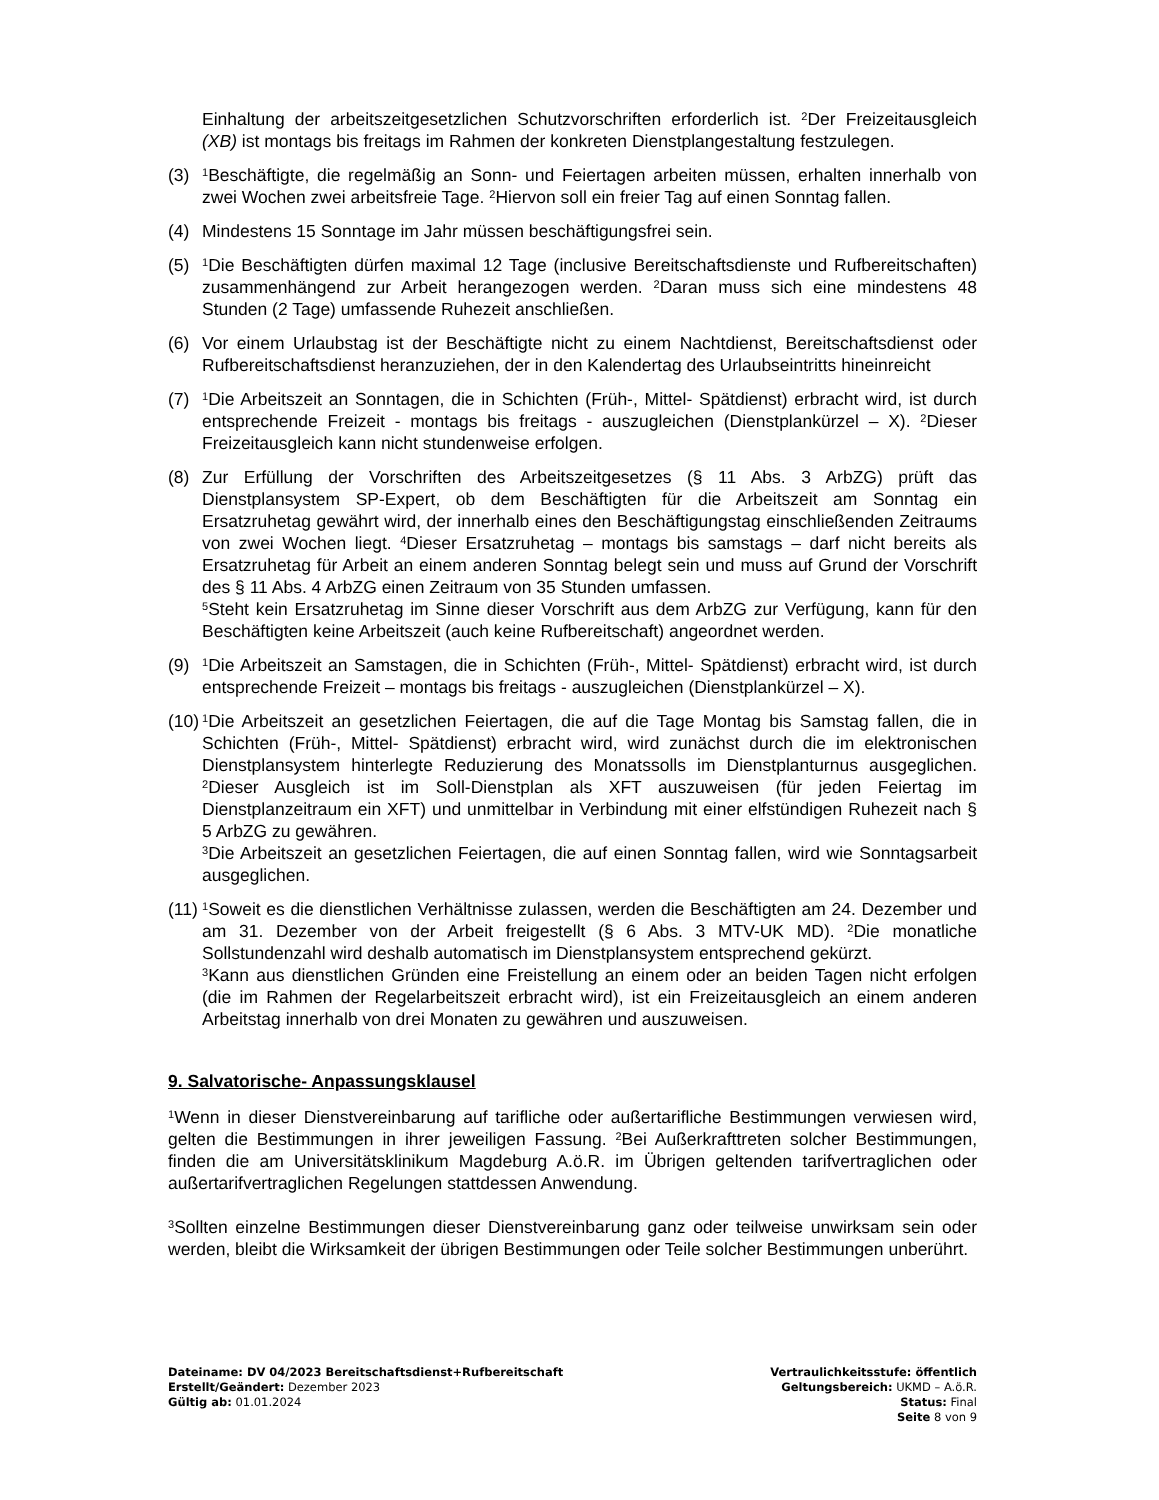Einhaltung der arbeitszeitgesetzlichen Schutzvorschriften erforderlich ist. <sup>2</sup>Der Freizeitausgleich (XB) ist montags bis freitags im Rahmen der konkreten Dienstplangestaltung festzulegen.
(3) <sup>1</sup>Beschäftigte, die regelmäßig an Sonn- und Feiertagen arbeiten müssen, erhalten innerhalb von zwei Wochen zwei arbeitsfreie Tage. <sup>2</sup>Hiervon soll ein freier Tag auf einen Sonntag fallen.
(4) Mindestens 15 Sonntage im Jahr müssen beschäftigungsfrei sein.
(5) <sup>1</sup>Die Beschäftigten dürfen maximal 12 Tage (inclusive Bereitschaftsdienste und Rufbereitschaften) zusammenhängend zur Arbeit herangezogen werden. <sup>2</sup>Daran muss sich eine mindestens 48 Stunden (2 Tage) umfassende Ruhezeit anschließen.
(6) Vor einem Urlaubstag ist der Beschäftigte nicht zu einem Nachtdienst, Bereitschaftsdienst oder Rufbereitschaftsdienst heranzuziehen, der in den Kalendertag des Urlaubseintritts hineinreicht
(7) <sup>1</sup>Die Arbeitszeit an Sonntagen, die in Schichten (Früh-, Mittel- Spätdienst) erbracht wird, ist durch entsprechende Freizeit - montags bis freitags - auszugleichen (Dienstplankürzel – X). <sup>2</sup>Dieser Freizeitausgleich kann nicht stundenweise erfolgen.
(8) Zur Erfüllung der Vorschriften des Arbeitszeitgesetzes (§ 11 Abs. 3 ArbZG) prüft das Dienstplansystem SP-Expert, ob dem Beschäftigten für die Arbeitszeit am Sonntag ein Ersatzruhetag gewährt wird, der innerhalb eines den Beschäftigungstag einschließenden Zeitraums von zwei Wochen liegt. <sup>4</sup>Dieser Ersatzruhetag – montags bis samstags – darf nicht bereits als Ersatzruhetag für Arbeit an einem anderen Sonntag belegt sein und muss auf Grund der Vorschrift des § 11 Abs. 4 ArbZG einen Zeitraum von 35 Stunden umfassen.
<sup>5</sup> Steht kein Ersatzruhetag im Sinne dieser Vorschrift aus dem ArbZG zur Verfügung, kann für den Beschäftigten keine Arbeitszeit (auch keine Rufbereitschaft) angeordnet werden.
(9) <sup>1</sup>Die Arbeitszeit an Samstagen, die in Schichten (Früh-, Mittel- Spätdienst) erbracht wird, ist durch entsprechende Freizeit – montags bis freitags - auszugleichen (Dienstplankürzel – X).
(10) <sup>1</sup>Die Arbeitszeit an gesetzlichen Feiertagen, die auf die Tage Montag bis Samstag fallen, die in Schichten (Früh-, Mittel- Spätdienst) erbracht wird, wird zunächst durch die im elektronischen Dienstplansystem hinterlegte Reduzierung des Monatssolls im Dienstplanturnus ausgeglichen. <sup>2</sup>Dieser Ausgleich ist im Soll-Dienstplan als XFT auszuweisen (für jeden Feiertag im Dienstplanzeitraum ein XFT) und unmittelbar in Verbindung mit einer elfstündigen Ruhezeit nach § 5 ArbZG zu gewähren.
<sup>3</sup> Die Arbeitszeit an gesetzlichen Feiertagen, die auf einen Sonntag fallen, wird wie Sonntagsarbeit ausgeglichen.
(11) <sup>1</sup>Soweit es die dienstlichen Verhältnisse zulassen, werden die Beschäftigten am 24. Dezember und am 31. Dezember von der Arbeit freigestellt (§ 6 Abs. 3 MTV-UK MD). <sup>2</sup>Die monatliche Sollstundenzahl wird deshalb automatisch im Dienstplansystem entsprechend gekürzt.
<sup>3</sup> Kann aus dienstlichen Gründen eine Freistellung an einem oder an beiden Tagen nicht erfolgen (die im Rahmen der Regelarbeitszeit erbracht wird), ist ein Freizeitausgleich an einem anderen Arbeitstag innerhalb von drei Monaten zu gewähren und auszuweisen.
9. Salvatorische- Anpassungsklausel
<sup>1</sup> Wenn in dieser Dienstvereinbarung auf tarifliche oder außertarifliche Bestimmungen verwiesen wird, gelten die Bestimmungen in ihrer jeweiligen Fassung. <sup>2</sup>Bei Außerkrafttreten solcher Bestimmungen, finden die am Universitätsklinikum Magdeburg A.ö.R. im Übrigen geltenden tarifvertraglichen oder außertarifvertraglichen Regelungen stattdessen Anwendung.
<sup>3</sup> Sollten einzelne Bestimmungen dieser Dienstvereinbarung ganz oder teilweise unwirksam sein oder werden, bleibt die Wirksamkeit der übrigen Bestimmungen oder Teile solcher Bestimmungen unberührt.
Dateiname: DV 04/2023 Bereitschaftsdienst+Rufbereitschaft
Erstellt/Geändert: Dezember 2023
Gültig ab: 01.01.2024
Vertraulichkeitsstufe: öffentlich
Geltungsbereich: UKMD – A.ö.R.
Status: Final
Seite 8 von 9